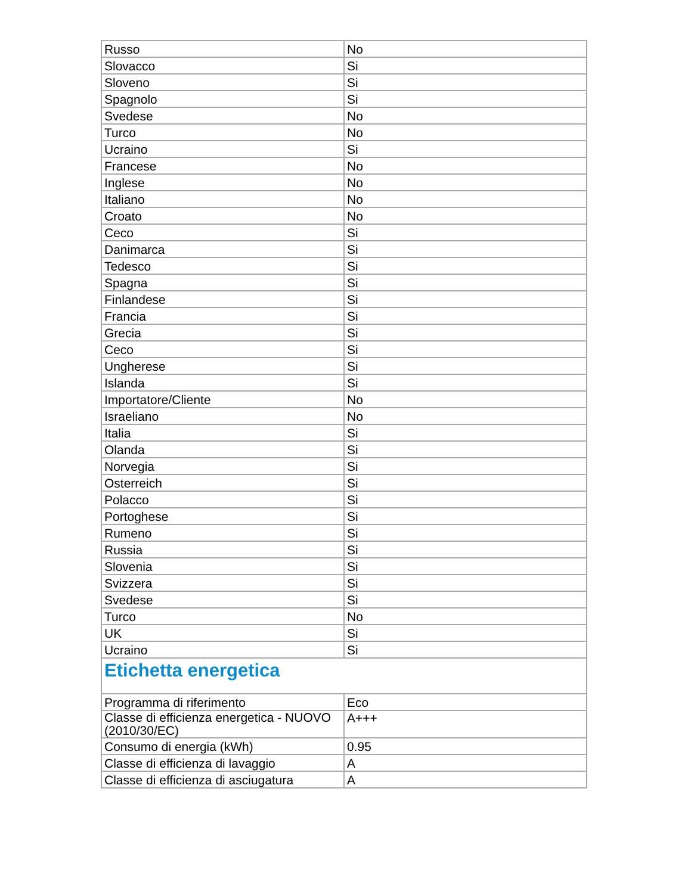| Russo | No |
| Slovacco | Si |
| Sloveno | Si |
| Spagnolo | Si |
| Svedese | No |
| Turco | No |
| Ucraino | Si |
| Francese | No |
| Inglese | No |
| Italiano | No |
| Croato | No |
| Ceco | Si |
| Danimarca | Si |
| Tedesco | Si |
| Spagna | Si |
| Finlandese | Si |
| Francia | Si |
| Grecia | Si |
| Ceco | Si |
| Ungherese | Si |
| Islanda | Si |
| Importatore/Cliente | No |
| Israeliano | No |
| Italia | Si |
| Olanda | Si |
| Norvegia | Si |
| Osterreich | Si |
| Polacco | Si |
| Portoghese | Si |
| Rumeno | Si |
| Russia | Si |
| Slovenia | Si |
| Svizzera | Si |
| Svedese | Si |
| Turco | No |
| UK | Si |
| Ucraino | Si |
| Etichetta energetica | |
| Programma di riferimento | Eco |
| Classe di efficienza energetica - NUOVO (2010/30/EC) | A+++ |
| Consumo di energia (kWh) | 0.95 |
| Classe di efficienza di lavaggio | A |
| Classe di efficienza di asciugatura | A |